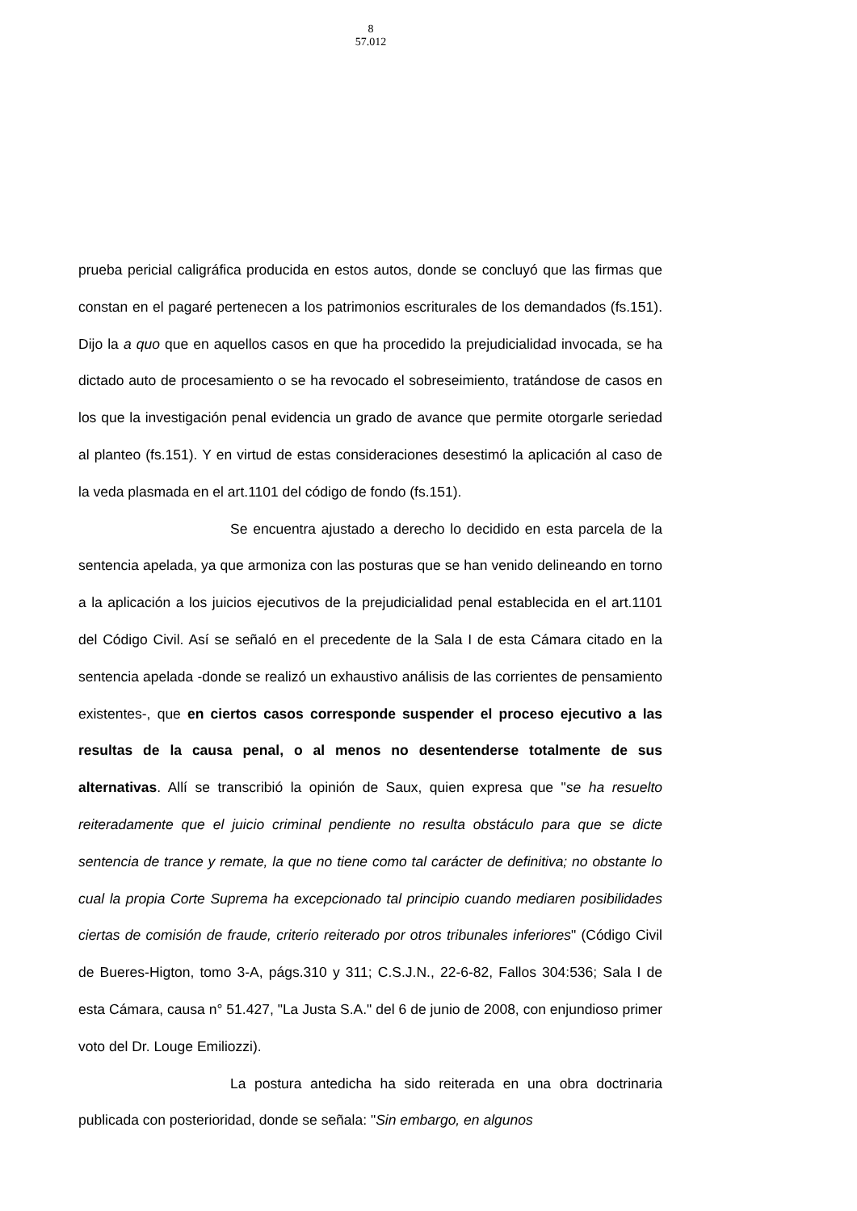8
57.012
prueba pericial caligráfica producida en estos autos, donde se concluyó que las firmas que constan en el pagaré pertenecen a los patrimonios escriturales de los demandados (fs.151). Dijo la a quo que en aquellos casos en que ha procedido la prejudicialidad invocada, se ha dictado auto de procesamiento o se ha revocado el sobreseimiento, tratándose de casos en los que la investigación penal evidencia un grado de avance que permite otorgarle seriedad al planteo (fs.151). Y en virtud de estas consideraciones desestimó la aplicación al caso de la veda plasmada en el art.1101 del código de fondo (fs.151).
Se encuentra ajustado a derecho lo decidido en esta parcela de la sentencia apelada, ya que armoniza con las posturas que se han venido delineando en torno a la aplicación a los juicios ejecutivos de la prejudicialidad penal establecida en el art.1101 del Código Civil. Así se señaló en el precedente de la Sala I de esta Cámara citado en la sentencia apelada -donde se realizó un exhaustivo análisis de las corrientes de pensamiento existentes-, que en ciertos casos corresponde suspender el proceso ejecutivo a las resultas de la causa penal, o al menos no desentenderse totalmente de sus alternativas. Allí se transcribió la opinión de Saux, quien expresa que "se ha resuelto reiteradamente que el juicio criminal pendiente no resulta obstáculo para que se dicte sentencia de trance y remate, la que no tiene como tal carácter de definitiva; no obstante lo cual la propia Corte Suprema ha excepcionado tal principio cuando mediaren posibilidades ciertas de comisión de fraude, criterio reiterado por otros tribunales inferiores" (Código Civil de Bueres-Higton, tomo 3-A, págs.310 y 311; C.S.J.N., 22-6-82, Fallos 304:536; Sala I de esta Cámara, causa n° 51.427, "La Justa S.A." del 6 de junio de 2008, con enjundioso primer voto del Dr. Louge Emiliozzi).
La postura antedicha ha sido reiterada en una obra doctrinaria publicada con posterioridad, donde se señala: "Sin embargo, en algunos